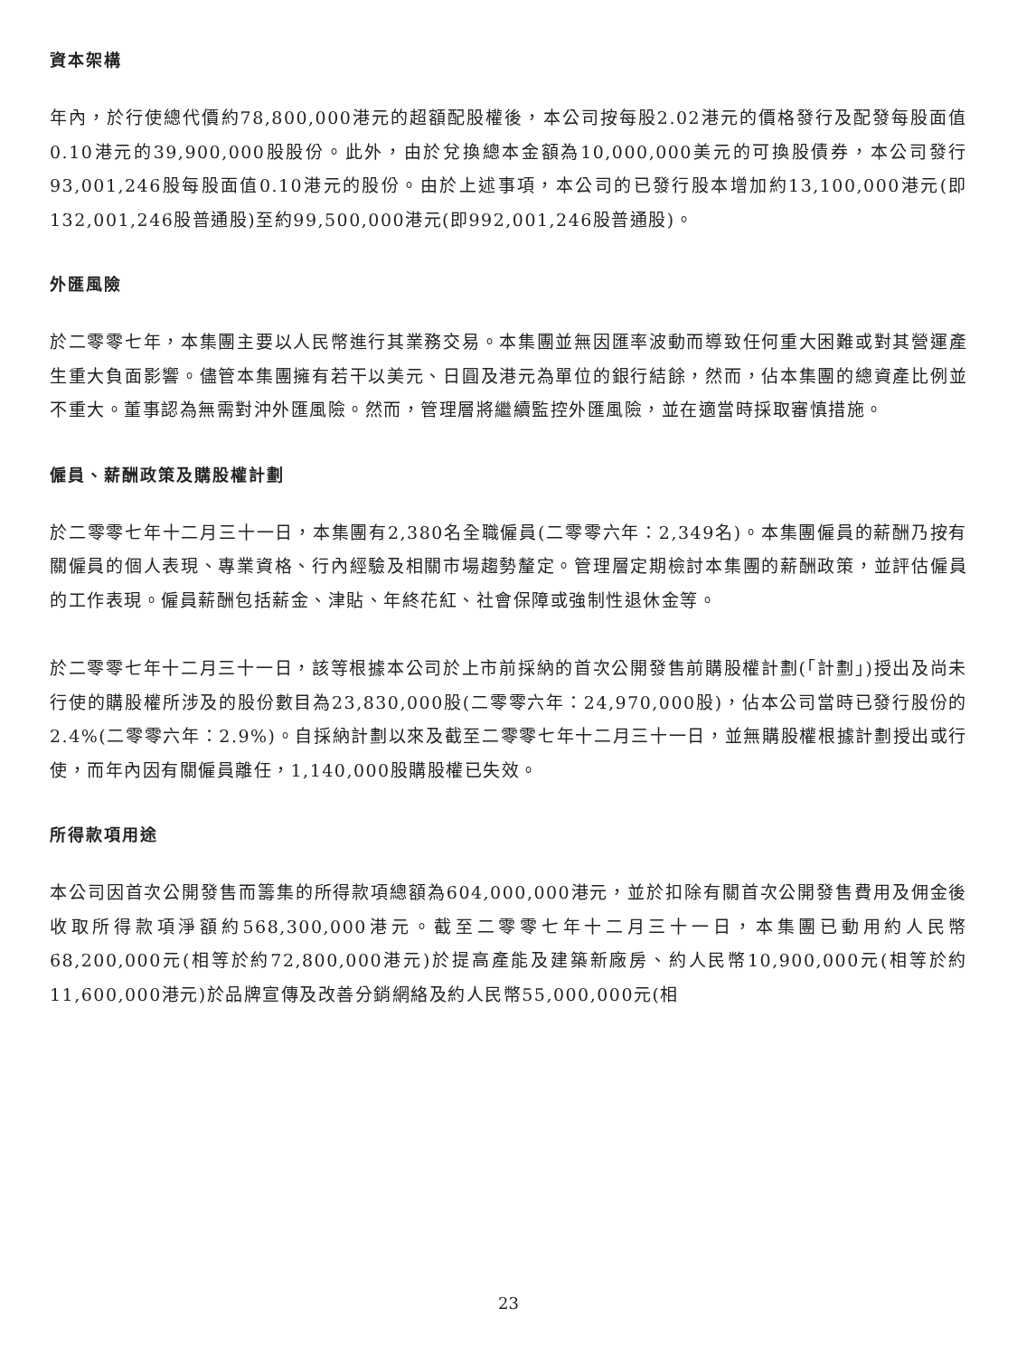資本架構
年內，於行使總代價約78,800,000港元的超額配股權後，本公司按每股2.02港元的價格發行及配發每股面值0.10港元的39,900,000股股份。此外，由於兌換總本金額為10,000,000美元的可換股債券，本公司發行93,001,246股每股面值0.10港元的股份。由於上述事項，本公司的已發行股本增加約13,100,000港元(即132,001,246股普通股)至約99,500,000港元(即992,001,246股普通股)。
外匯風險
於二零零七年，本集團主要以人民幣進行其業務交易。本集團並無因匯率波動而導致任何重大困難或對其營運產生重大負面影響。儘管本集團擁有若干以美元、日圓及港元為單位的銀行結餘，然而，佔本集團的總資產比例並不重大。董事認為無需對沖外匯風險。然而，管理層將繼續監控外匯風險，並在適當時採取審慎措施。
僱員、薪酬政策及購股權計劃
於二零零七年十二月三十一日，本集團有2,380名全職僱員(二零零六年：2,349名)。本集團僱員的薪酬乃按有關僱員的個人表現、專業資格、行內經驗及相關市場趨勢釐定。管理層定期檢討本集團的薪酬政策，並評估僱員的工作表現。僱員薪酬包括薪金、津貼、年終花紅、社會保障或強制性退休金等。
於二零零七年十二月三十一日，該等根據本公司於上市前採納的首次公開發售前購股權計劃(「計劃」)授出及尚未行使的購股權所涉及的股份數目為23,830,000股(二零零六年：24,970,000股)，佔本公司當時已發行股份的2.4%(二零零六年：2.9%)。自採納計劃以來及截至二零零七年十二月三十一日，並無購股權根據計劃授出或行使，而年內因有關僱員離任，1,140,000股購股權已失效。
所得款項用途
本公司因首次公開發售而籌集的所得款項總額為604,000,000港元，並於扣除有關首次公開發售費用及佣金後收取所得款項淨額約568,300,000港元。截至二零零七年十二月三十一日，本集團已動用約人民幣68,200,000元(相等於約72,800,000港元)於提高產能及建築新廠房、約人民幣10,900,000元(相等於約11,600,000港元)於品牌宣傳及改善分銷網絡及約人民幣55,000,000元(相
23